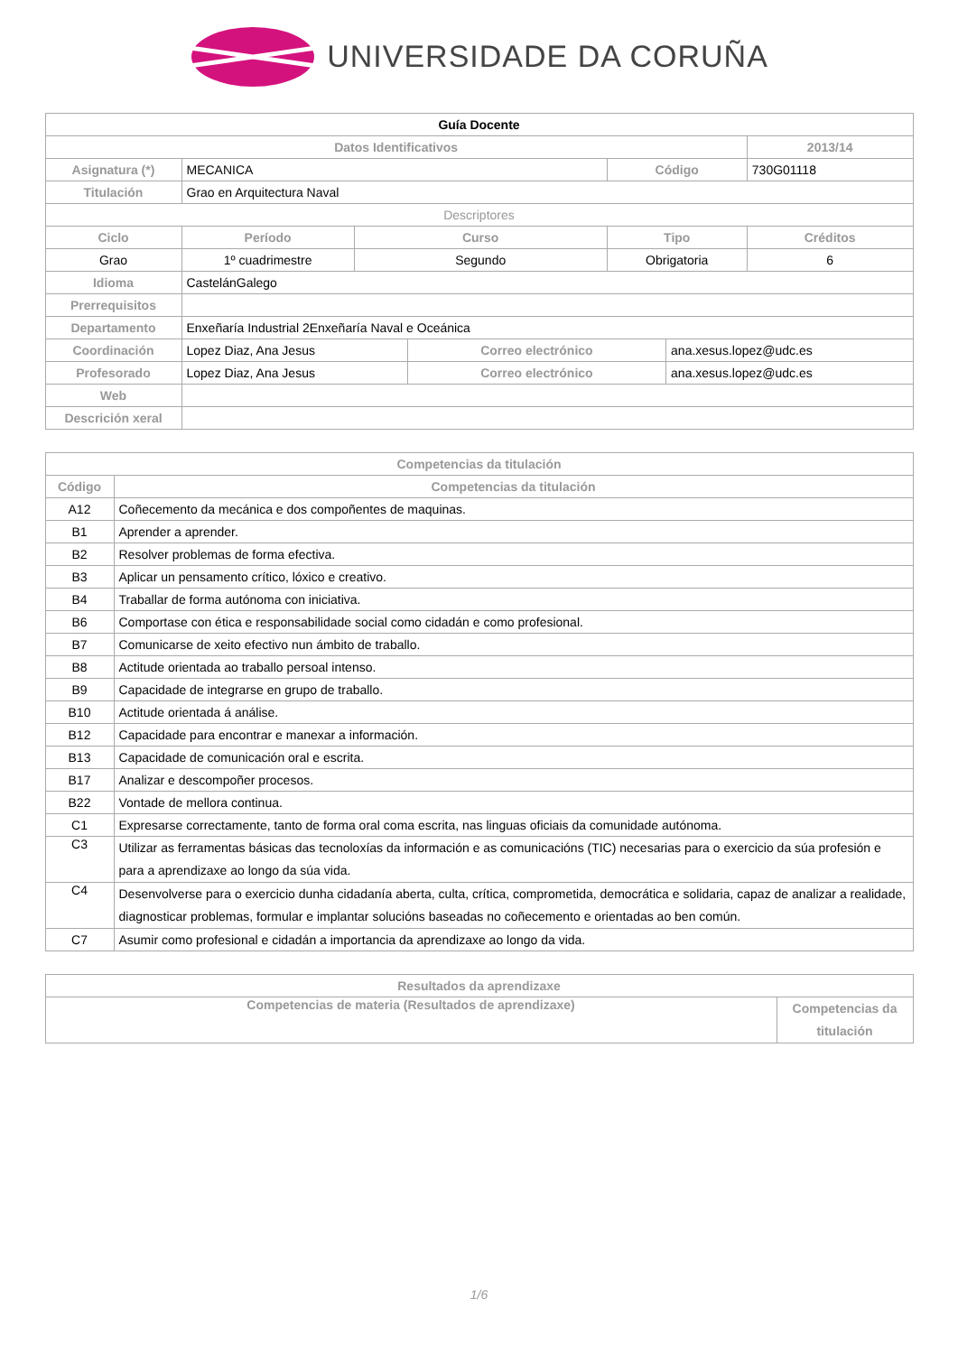UNIVERSIDADE DA CORUÑA
| Guía Docente | | | | | | | |
| --- | --- | --- | --- | --- | --- | --- | --- |
| Datos Identificativos | | | | | | | 2013/14 |
| Asignatura (*) | MECANICA | | | | Código | | 730G01118 |
| Titulación | Grao en Arquitectura Naval | | | | | | |
| Descriptores | | | | | | | |
| Ciclo | | Período | Curso | | Tipo | | Créditos |
| Grao | | 1º cuadrimestre | Segundo | | Obrigatoria | | 6 |
| Idioma | CastelánGalego | | | | | | |
| Prerrequisitos | | | | | | | |
| Departamento | Enxeñaría Industrial 2Enxeñaría Naval e Oceánica | | | | | | |
| Coordinación | Lopez Diaz, Ana Jesus | | | Correo electrónico | | ana.xesus.lopez@udc.es | |
| Profesorado | Lopez Diaz, Ana Jesus | | | Correo electrónico | | ana.xesus.lopez@udc.es | |
| Web | | | | | | | |
| Descrición xeral | | | | | | | |
| Competencias da titulación | |
| --- | --- |
| Código | Competencias da titulación |
| A12 | Coñecemento da mecánica e dos compoñentes de maquinas. |
| B1 | Aprender a aprender. |
| B2 | Resolver problemas de forma efectiva. |
| B3 | Aplicar un pensamento crítico, lóxico e creativo. |
| B4 | Traballar de forma autónoma con iniciativa. |
| B6 | Comportase con ética e responsabilidade social como cidadán e como profesional. |
| B7 | Comunicarse de xeito efectivo nun ámbito de traballo. |
| B8 | Actitude orientada ao traballo persoal intenso. |
| B9 | Capacidade de integrarse en grupo de traballo. |
| B10 | Actitude orientada á análise. |
| B12 | Capacidade para encontrar e manexar a información. |
| B13 | Capacidade de comunicación oral e escrita. |
| B17 | Analizar e descompoñer procesos. |
| B22 | Vontade de mellora continua. |
| C1 | Expresarse correctamente, tanto de forma oral coma escrita, nas linguas oficiais da comunidade autónoma. |
| C3 | Utilizar as ferramentas básicas das tecnoloxías da información e as comunicacións (TIC) necesarias para o exercicio da súa profesión e para a aprendizaxe ao longo da súa vida. |
| C4 | Desenvolverse para o exercicio dunha cidadanía aberta, culta, crítica, comprometida, democrática e solidaria, capaz de analizar a realidade, diagnosticar problemas, formular e implantar solucións baseadas no coñecemento e orientadas ao ben común. |
| C7 | Asumir como profesional e cidadán a importancia da aprendizaxe ao longo da vida. |
| Resultados da aprendizaxe | |
| --- | --- |
| Competencias de materia (Resultados de aprendizaxe) | Competencias da titulación |
1/6